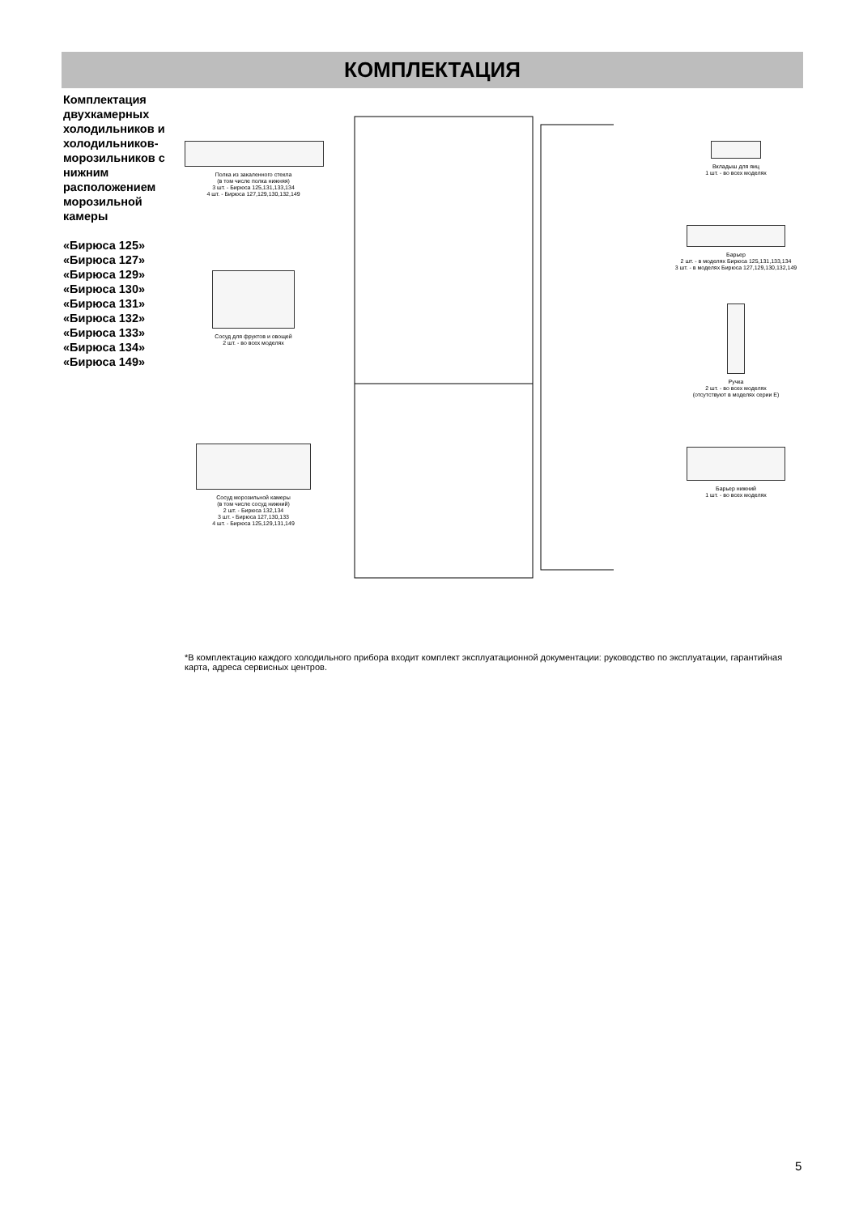КОМПЛЕКТАЦИЯ
Комплектация двухкамерных холодильников и холодильников-морозильников с нижним расположением морозильной камеры
«Бирюса 125»
«Бирюса 127»
«Бирюса 129»
«Бирюса 130»
«Бирюса 131»
«Бирюса 132»
«Бирюса 133»
«Бирюса 134»
«Бирюса 149»
Полка из закаленного стекла
(в том числе полка нижняя)
3 шт. - Бирюса 125,131,133,134
4 шт. - Бирюса 127,129,130,132,149
Сосуд для фруктов и овощей
2 шт. - во всех моделях
Сосуд морозильной камеры
(в том числе сосуд нижний)
2 шт. - Бирюса 132,134
3 шт. - Бирюса 127,130,133
4 шт. - Бирюса 125,129,131,149
Вкладыш для яиц
1 шт. - во всех моделях
Барьер
2 шт. - в моделях Бирюса 125,131,133,134
3 шт. - в моделях Бирюса 127,129,130,132,149
Ручка
2 шт. - во всех моделях
(отсутствуют в моделях серии Е)
Барьер нижний
1 шт. - во всех моделях
*В комплектацию каждого холодильного прибора входит комплект эксплуатационной документации: руководство по эксплуатации, гарантийная карта, адреса сервисных центров.
5